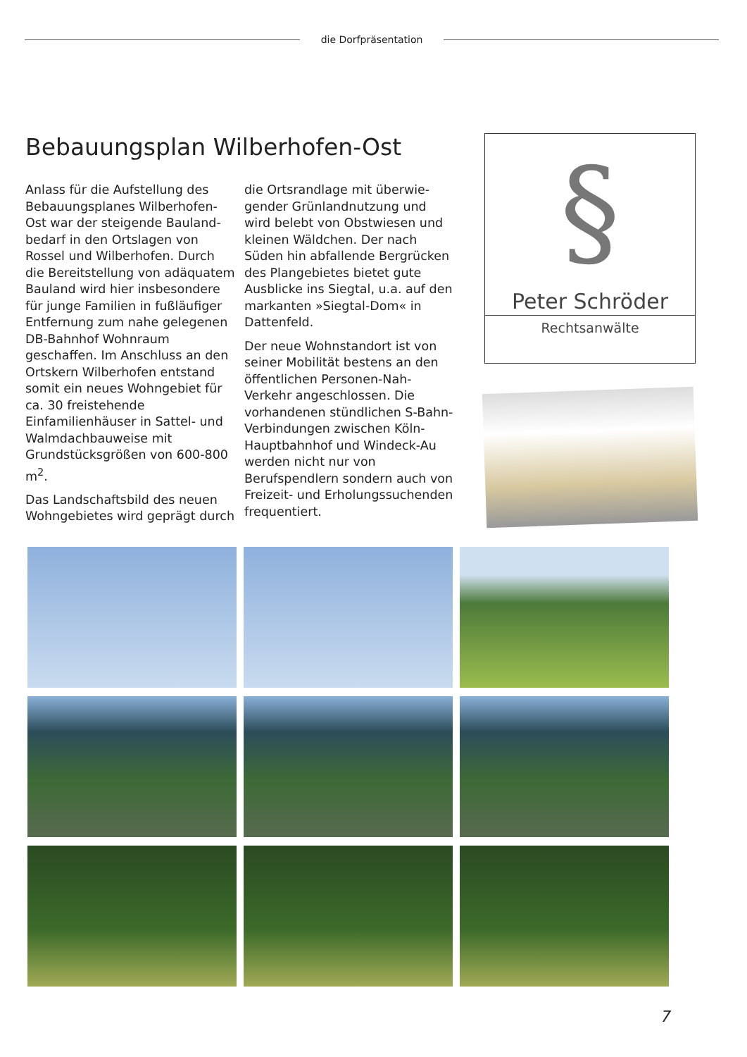die Dorfpräsentation
Bebauungsplan Wilberhofen-Ost
Anlass für die Aufstellung des Bebauungsplanes Wilberhofen-Ost war der steigende Bauland­bedarf in den Ortslagen von Rossel und Wilberhofen. Durch die Bereitstellung von adäquatem Bauland wird hier insbesondere für junge Familien in fußläufiger Entfernung zum nahe gelegenen DB-Bahnhof Wohnraum geschaffen. Im Anschluss an den Ortskern Wilberhofen entstand somit ein neues Wohngebiet für ca. 30 freistehende Einfamilienhäuser in Sattel- und Walmdachbauweise mit Grundstücksgrößen von 600-800 m<sup>2</sup>.
Das Landschaftsbild des neuen Wohngebietes wird geprägt durch die Ortsrandlage mit überwie­gender Grünlandnutzung und wird belebt von Obstwiesen und kleinen Wäldchen. Der nach Süden hin abfallende Bergrücken des Plangebietes bietet gute Ausblicke ins Siegtal, u.a. auf den markanten »Siegtal-Dom« in Dattenfeld.
Der neue Wohnstandort ist von seiner Mobilität bestens an den öffentlichen Personen-Nah-Verkehr angeschlossen. Die vorhandenen stündlichen S-Bahn-Verbindungen zwischen Köln-Hauptbahnhof und Windeck-Au werden nicht nur von Berufspendlern sondern auch von Freizeit- und Erholungssuchenden frequentiert.
§
Peter Schröder
Rechtsanwälte
7